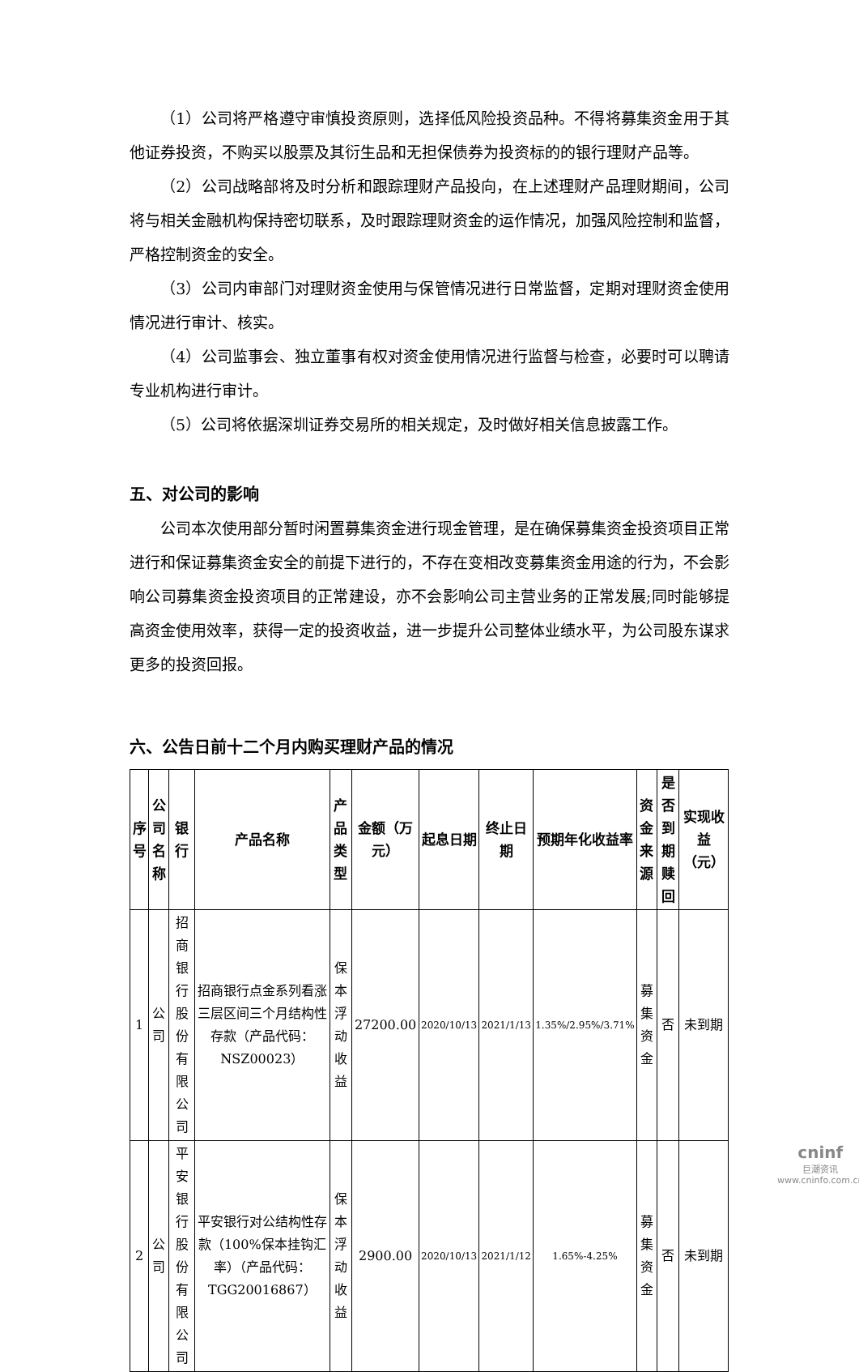（1）公司将严格遵守审慎投资原则，选择低风险投资品种。不得将募集资金用于其他证券投资，不购买以股票及其衍生品和无担保债券为投资标的的银行理财产品等。
（2）公司战略部将及时分析和跟踪理财产品投向，在上述理财产品理财期间，公司将与相关金融机构保持密切联系，及时跟踪理财资金的运作情况，加强风险控制和监督，严格控制资金的安全。
（3）公司内审部门对理财资金使用与保管情况进行日常监督，定期对理财资金使用情况进行审计、核实。
（4）公司监事会、独立董事有权对资金使用情况进行监督与检查，必要时可以聘请专业机构进行审计。
（5）公司将依据深圳证券交易所的相关规定，及时做好相关信息披露工作。
五、对公司的影响
公司本次使用部分暂时闲置募集资金进行现金管理，是在确保募集资金投资项目正常进行和保证募集资金安全的前提下进行的，不存在变相改变募集资金用途的行为，不会影响公司募集资金投资项目的正常建设，亦不会影响公司主营业务的正常发展;同时能够提高资金使用效率，获得一定的投资收益，进一步提升公司整体业绩水平，为公司股东谋求更多的投资回报。
六、公告日前十二个月内购买理财产品的情况
| 序号 | 公司名称 | 银行 | 产品名称 | 产品类型 | 金额（万元） | 起息日期 | 终止日期 | 预期年化收益率 | 资金来源 | 是否到期赎回 | 实现收益（元） |
| --- | --- | --- | --- | --- | --- | --- | --- | --- | --- | --- | --- |
| 1 | 公司 | 招商银行股份有限公司 | 招商银行点金系列看涨三层区间三个月结构性存款（产品代码：NSZ00023） | 保本浮动收益 | 27200.00 | 2020/10/13 | 2021/1/13 | 1.35%/2.95%/3.71% | 募集资金 | 否 | 未到期 |
| 2 | 公司 | 平安银行股份有限公司 | 平安银行对公结构性存款（100%保本挂钩汇率）（产品代码：TGG20016867） | 保本浮动收益 | 2900.00 | 2020/10/13 | 2021/1/12 | 1.65%-4.25% | 募集资金 | 否 | 未到期 |
cninf
巨潮资讯
www.cninfo.com.cn